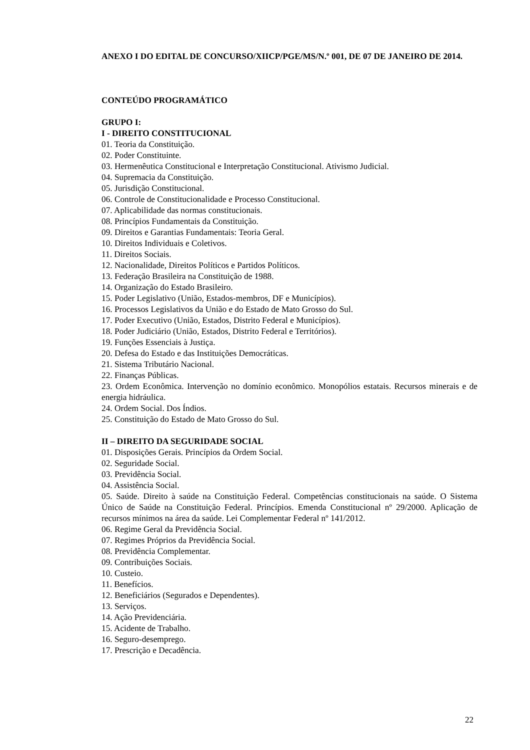ANEXO I DO EDITAL DE CONCURSO/XIICP/PGE/MS/N.º 001, DE 07 DE JANEIRO DE 2014.
CONTEÚDO PROGRAMÁTICO
GRUPO I:
I - DIREITO CONSTITUCIONAL
01. Teoria da Constituição.
02. Poder Constituinte.
03. Hermenêutica Constitucional e Interpretação Constitucional. Ativismo Judicial.
04. Supremacia da Constituição.
05. Jurisdição Constitucional.
06. Controle de Constitucionalidade e Processo Constitucional.
07. Aplicabilidade das normas constitucionais.
08. Princípios Fundamentais da Constituição.
09. Direitos e Garantias Fundamentais: Teoria Geral.
10. Direitos Individuais e Coletivos.
11. Direitos Sociais.
12. Nacionalidade, Direitos Políticos e Partidos Políticos.
13. Federação Brasileira na Constituição de 1988.
14. Organização do Estado Brasileiro.
15. Poder Legislativo (União, Estados-membros, DF e Municípios).
16. Processos Legislativos da União e do Estado de Mato Grosso do Sul.
17. Poder Executivo (União, Estados, Distrito Federal e Municípios).
18. Poder Judiciário (União, Estados, Distrito Federal e Territórios).
19. Funções Essenciais à Justiça.
20. Defesa do Estado e das Instituições Democráticas.
21. Sistema Tributário Nacional.
22. Finanças Públicas.
23. Ordem Econômica. Intervenção no domínio econômico. Monopólios estatais. Recursos minerais e de energia hidráulica.
24. Ordem Social. Dos Índios.
25. Constituição do Estado de Mato Grosso do Sul.
II – DIREITO DA SEGURIDADE SOCIAL
01. Disposições Gerais. Princípios da Ordem Social.
02. Seguridade Social.
03. Previdência Social.
04. Assistência Social.
05. Saúde. Direito à saúde na Constituição Federal. Competências constitucionais na saúde. O Sistema Único de Saúde na Constituição Federal. Princípios. Emenda Constitucional nº 29/2000. Aplicação de recursos mínimos na área da saúde. Lei Complementar Federal nº 141/2012.
06. Regime Geral da Previdência Social.
07. Regimes Próprios da Previdência Social.
08. Previdência Complementar.
09. Contribuições Sociais.
10. Custeio.
11. Benefícios.
12. Beneficiários (Segurados e Dependentes).
13. Serviços.
14. Ação Previdenciária.
15. Acidente de Trabalho.
16. Seguro-desemprego.
17. Prescrição e Decadência.
22